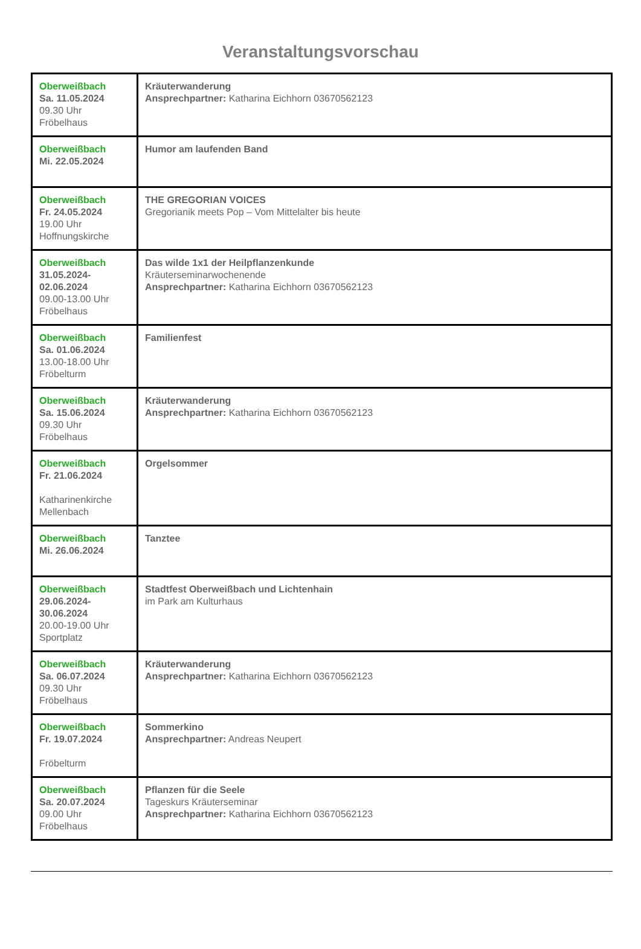Veranstaltungsvorschau
| Oberweißbach Sa. 11.05.2024 09.30 Uhr Fröbelhaus | Kräuterwanderung Ansprechpartner: Katharina Eichhorn 03670562123 |
| Oberweißbach Mi. 22.05.2024 | Humor am laufenden Band |
| Oberweißbach Fr. 24.05.2024 19.00 Uhr Hoffnungskirche | THE GREGORIAN VOICES Gregorianik meets Pop – Vom Mittelalter bis heute |
| Oberweißbach 31.05.2024- 02.06.2024 09.00-13.00 Uhr Fröbelhaus | Das wilde 1x1 der Heilpflanzenkunde Kräuterseminarwochenende Ansprechpartner: Katharina Eichhorn 03670562123 |
| Oberweißbach Sa. 01.06.2024 13.00-18.00 Uhr Fröbelturm | Familienfest |
| Oberweißbach Sa. 15.06.2024 09.30 Uhr Fröbelhaus | Kräuterwanderung Ansprechpartner: Katharina Eichhorn 03670562123 |
| Oberweißbach Fr. 21.06.2024 Katharinenkirche Mellenbach | Orgelsommer |
| Oberweißbach Mi. 26.06.2024 | Tanztee |
| Oberweißbach 29.06.2024- 30.06.2024 20.00-19.00 Uhr Sportplatz | Stadtfest Oberweißbach und Lichtenhain im Park am Kulturhaus |
| Oberweißbach Sa. 06.07.2024 09.30 Uhr Fröbelhaus | Kräuterwanderung Ansprechpartner: Katharina Eichhorn 03670562123 |
| Oberweißbach Fr. 19.07.2024 Fröbelturm | Sommerkino Ansprechpartner: Andreas Neupert |
| Oberweißbach Sa. 20.07.2024 09.00 Uhr Fröbelhaus | Pflanzen für die Seele Tageskurs Kräuterseminar Ansprechpartner: Katharina Eichhorn 03670562123 |